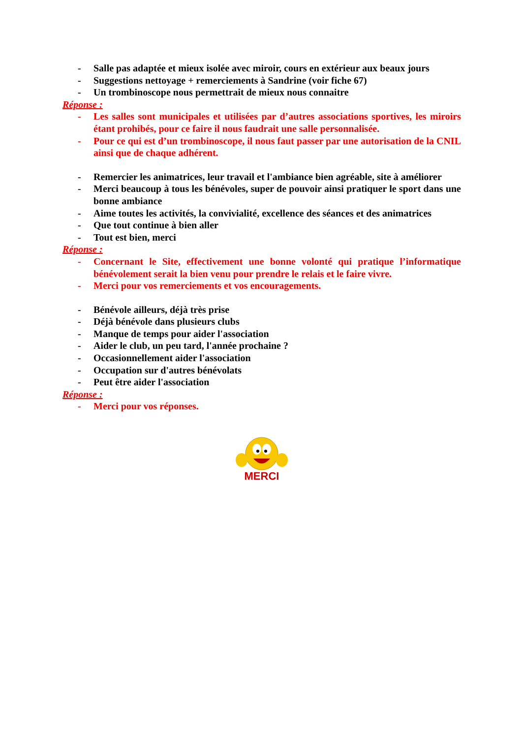- Salle pas adaptée et mieux isolée avec miroir, cours en extérieur aux beaux jours
- Suggestions nettoyage + remerciements à Sandrine (voir fiche 67)
- Un trombinoscope nous permettrait de mieux nous connaitre
Réponse :
- Les salles sont municipales et utilisées par d’autres associations sportives, les miroirs étant prohibés, pour ce faire il nous faudrait une salle personnalisée.
- Pour ce qui est d’un trombinoscope, il nous faut passer par une autorisation de la CNIL ainsi que de chaque adhérent.
- Remercier les animatrices, leur travail et l'ambiance bien agréable, site à améliorer
- Merci beaucoup à tous les bénévoles, super de pouvoir ainsi pratiquer le sport dans une bonne ambiance
- Aime toutes les activités, la convivialité, excellence des séances et des animatrices
- Que tout continue à bien aller
- Tout est bien, merci
Réponse :
- Concernant le Site, effectivement une bonne volonté qui pratique l’informatique bénévolement serait la bien venu pour prendre le relais et le faire vivre.
- Merci pour vos remerciements et vos encouragements.
- Bénévole ailleurs, déjà très prise
- Déjà bénévole dans plusieurs clubs
- Manque de temps pour aider l'association
- Aider le club, un peu tard, l'année prochaine ?
- Occasionnellement aider l'association
- Occupation sur d'autres bénévolats
- Peut être aider l'association
Réponse :
- Merci pour vos réponses.
MERCI